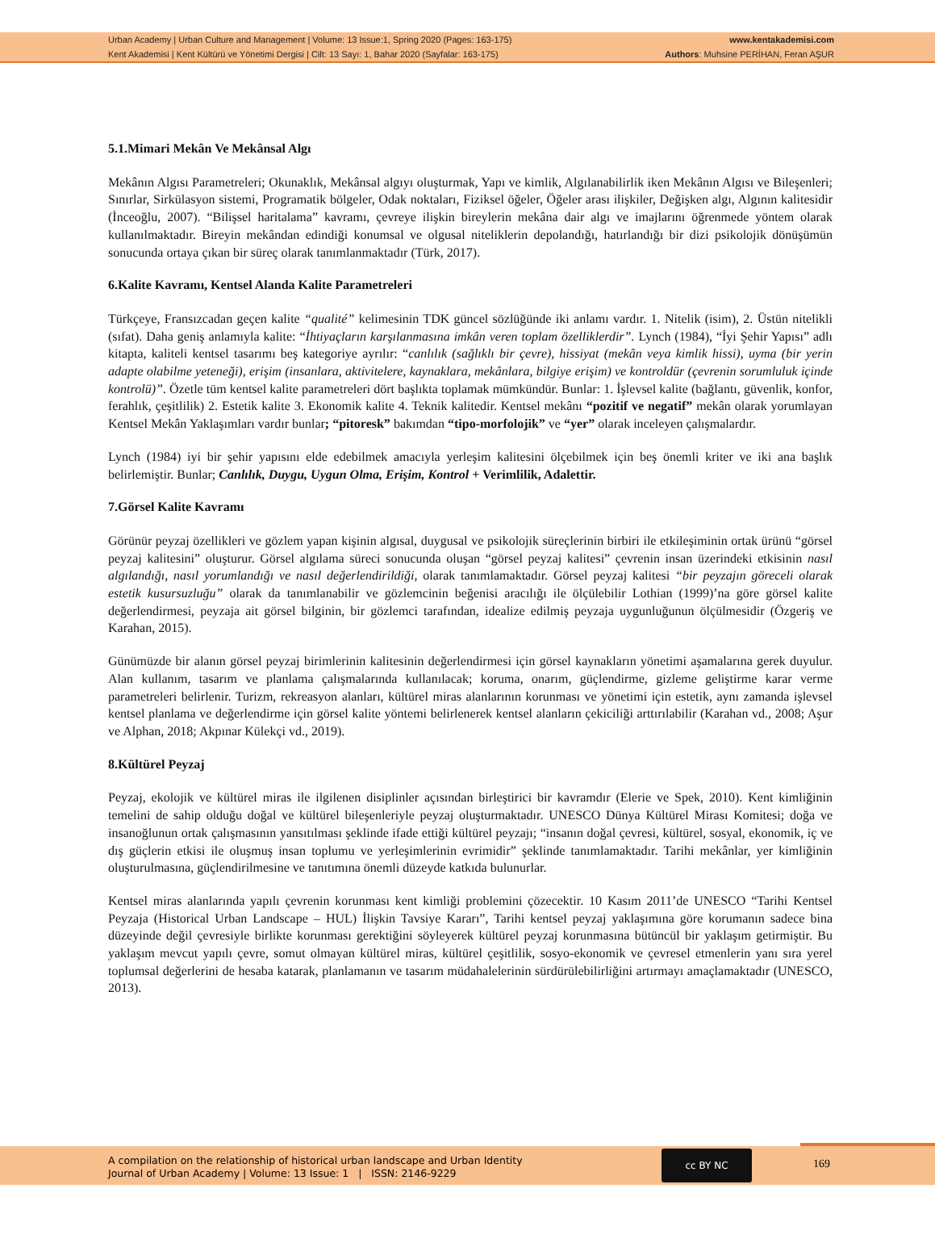Urban Academy | Urban Culture and Management | Volume: 13 Issue:1, Spring 2020 (Pages: 163-175)
Kent Akademisi | Kent Kültürü ve Yönetimi Dergisi | Cilt: 13 Sayı: 1, Bahar 2020 (Sayfalar: 163-175)
www.kentakademisi.com
Authors: Muhsine PERİHAN, Feran AŞUR
5.1.Mimari Mekân Ve Mekânsal Algı
Mekânın Algısı Parametreleri; Okunaklık, Mekânsal algıyı oluşturmak, Yapı ve kimlik, Algılanabilirlik iken Mekânın Algısı ve Bileşenleri; Sınırlar, Sirkülasyon sistemi, Programatik bölgeler, Odak noktaları, Fiziksel öğeler, Öğeler arası ilişkiler, Değişken algı, Algının kalitesidir (İnceoğlu, 2007). “Bilişsel haritalama” kavramı, çevreye ilişkin bireylerin mekâna dair algı ve imajlarını öğrenmede yöntem olarak kullanılmaktadır. Bireyin mekândan edindiği konumsal ve olgusal niteliklerin depolandığı, hatırlandığı bir dizi psikolojik dönüşümün sonucunda ortaya çıkan bir süreç olarak tanımlanmaktadır (Türk, 2017).
6.Kalite Kavramı, Kentsel Alanda Kalite Parametreleri
Türkçeye, Fransızcadan geçen kalite “qualité” kelimesinin TDK güncel sözlüğünde iki anlamı vardır. 1. Nitelik (isim), 2. Üstün nitelikli (sıfat). Daha geniş anlamıyla kalite: “İhtiyaçların karşılanmasına imkân veren toplam özelliklerdir”. Lynch (1984), “İyi Şehir Yapısı” adlı kitapta, kaliteli kentsel tasarımı beş kategoriye ayrılır: “canlılık (sağlıklı bir çevre), hissiyat (mekân veya kimlik hissi), uyma (bir yerin adapte olabilme yeteneği), erişim (insanlara, aktivitelere, kaynaklara, mekânlara, bilgiye erişim) ve kontroldür (çevrenin sorumluluk içinde kontrolü)”. Özetle tüm kentsel kalite parametreleri dört başlıkta toplamak mümkündür. Bunlar: 1. İşlevsel kalite (bağlantı, güvenlik, konfor, ferahlık, çeşitlilik) 2. Estetik kalite 3. Ekonomik kalite 4. Teknik kalitedir. Kentsel mekânı “pozitif ve negatif” mekân olarak yorumlayan Kentsel Mekân Yaklaşımları vardır bunlar; “pitoresk” bakımdan “tipo-morfolojik” ve “yer” olarak inceleyen çalışmalardır.
Lynch (1984) iyi bir şehir yapısını elde edebilmek amacıyla yerleşim kalitesini ölçebilmek için beş önemli kriter ve iki ana başlık belirlemiştir. Bunlar; Canlılık, Duygu, Uygun Olma, Erişim, Kontrol + Verimlilik, Adalettir.
7.Görsel Kalite Kavramı
Görünür peyzaj özellikleri ve gözlem yapan kişinin algısal, duygusal ve psikolojik süreçlerinin birbiri ile etkileşiminin ortak ürünü “görsel peyzaj kalitesini” oluşturur. Görsel algılama süreci sonucunda oluşan “görsel peyzaj kalitesi” çevrenin insan üzerindeki etkisinin nasıl algılandığı, nasıl yorumlandığı ve nasıl değerlendirildiği, olarak tanımlamaktadır. Görsel peyzaj kalitesi “bir peyzajın göreceli olarak estetik kusursuzluğu” olarak da tanımlanabilir ve gözlemcinin beğenisi aracılığı ile ölçülebilir Lothian (1999)’na göre görsel kalite değerlendirmesi, peyzaja ait görsel bilginin, bir gözlemci tarafından, idealize edilmiş peyzaja uygunluğunun ölçülmesidir (Özgeriş ve Karahan, 2015).
Günümüzde bir alanın görsel peyzaj birimlerinin kalitesinin değerlendirmesi için görsel kaynakların yönetimi aşamalarına gerek duyulur. Alan kullanım, tasarım ve planlama çalışmalarında kullanılacak; koruma, onarım, güçlendirme, gizleme geliştirme karar verme parametreleri belirlenir. Turizm, rekreasyon alanları, kültürel miras alanlarının korunması ve yönetimi için estetik, aynı zamanda işlevsel kentsel planlama ve değerlendirme için görsel kalite yöntemi belirlenerek kentsel alanların çekiciliği arttırılabilir (Karahan vd., 2008; Aşur ve Alphan, 2018; Akpınar Külekçi vd., 2019).
8.Kültürel Peyzaj
Peyzaj, ekolojik ve kültürel miras ile ilgilenen disiplinler açısından birleştirici bir kavramdır (Elerie ve Spek, 2010). Kent kimliğinin temelini de sahip olduğu doğal ve kültürel bileşenleriyle peyzaj oluşturmaktadır. UNESCO Dünya Kültürel Mirası Komitesi; doğa ve insanoğlunun ortak çalışmasının yansıtılması şeklinde ifade ettiği kültürel peyzajı; “insanın doğal çevresi, kültürel, sosyal, ekonomik, iç ve dış güçlerin etkisi ile oluşmuş insan toplumu ve yerleşimlerinin evrimidir” şeklinde tanımlamaktadır. Tarihi mekânlar, yer kimliğinin oluşturulmasına, güçlendirilmesine ve tanıtımına önemli düzeyde katkıda bulunurlar.
Kentsel miras alanlarında yapılı çevrenin korunması kent kimliği problemini çözecektir. 10 Kasım 2011’de UNESCO “Tarihi Kentsel Peyzaja (Historical Urban Landscape – HUL) İlişkin Tavsiye Kararı”, Tarihi kentsel peyzaj yaklaşımına göre korumanın sadece bina düzeyinde değil çevresiyle birlikte korunması gerektiğini söyleyerek kültürel peyzaj korunmasına bütüncül bir yaklaşım getirmiştir. Bu yaklaşım mevcut yapılı çevre, somut olmayan kültürel miras, kültürel çeşitlilik, sosyo-ekonomik ve çevresel etmenlerin yanı sıra yerel toplumsal değerlerini de hesaba katarak, planlamanın ve tasarım müdahalelerinin sürdürülebilirliğini artırmayı amaçlamaktadır (UNESCO, 2013).
A compilation on the relationship of historical urban landscape and Urban Identity
Journal of Urban Academy | Volume: 13 Issue: 1 | ISSN: 2146-9229
cc BY NC
169